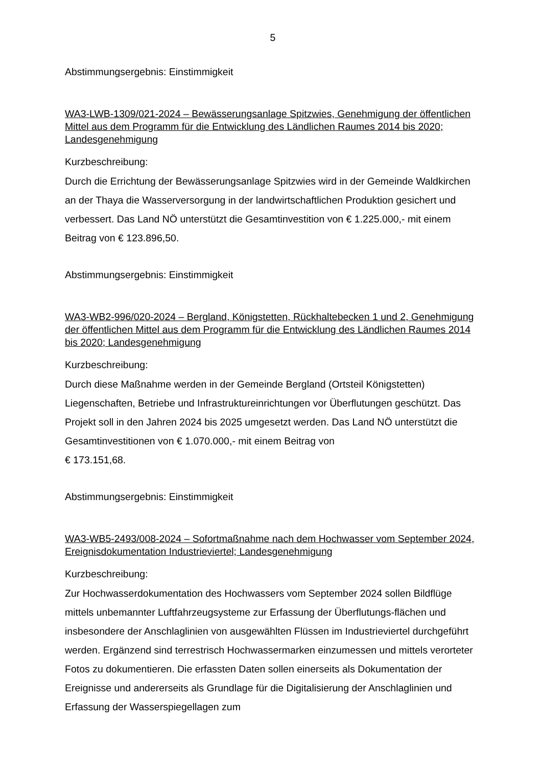5
Abstimmungsergebnis: Einstimmigkeit
WA3-LWB-1309/021-2024 – Bewässerungsanlage Spitzwies, Genehmigung der öffentlichen Mittel aus dem Programm für die Entwicklung des Ländlichen Raumes 2014 bis 2020; Landesgenehmigung
Kurzbeschreibung:
Durch die Errichtung der Bewässerungsanlage Spitzwies wird in der Gemeinde Waldkirchen an der Thaya die Wasserversorgung in der landwirtschaftlichen Produktion gesichert und verbessert. Das Land NÖ unterstützt die Gesamtinvestition von € 1.225.000,- mit einem Beitrag von € 123.896,50.
Abstimmungsergebnis: Einstimmigkeit
WA3-WB2-996/020-2024 – Bergland, Königstetten, Rückhaltebecken 1 und 2, Genehmigung der öffentlichen Mittel aus dem Programm für die Entwicklung des Ländlichen Raumes 2014 bis 2020; Landesgenehmigung
Kurzbeschreibung:
Durch diese Maßnahme werden in der Gemeinde Bergland (Ortsteil Königstetten) Liegenschaften, Betriebe und Infrastruktureinrichtungen vor Überflutungen geschützt. Das Projekt soll in den Jahren 2024 bis 2025 umgesetzt werden. Das Land NÖ unterstützt die Gesamtinvestitionen von € 1.070.000,- mit einem Beitrag von
€ 173.151,68.
Abstimmungsergebnis: Einstimmigkeit
WA3-WB5-2493/008-2024 – Sofortmaßnahme nach dem Hochwasser vom September 2024, Ereignisdokumentation Industrieviertel; Landesgenehmigung
Kurzbeschreibung:
Zur Hochwasserdokumentation des Hochwassers vom September 2024 sollen Bildflüge mittels unbemannter Luftfahrzeugsysteme zur Erfassung der Überflutungs-flächen und insbesondere der Anschlaglinien von ausgewählten Flüssen im Industrieviertel durchgeführt werden. Ergänzend sind terrestrisch Hochwassermarken einzumessen und mittels verorteter Fotos zu dokumentieren. Die erfassten Daten sollen einerseits als Dokumentation der Ereignisse und andererseits als Grundlage für die Digitalisierung der Anschlaglinien und Erfassung der Wasserspiegellagen zum